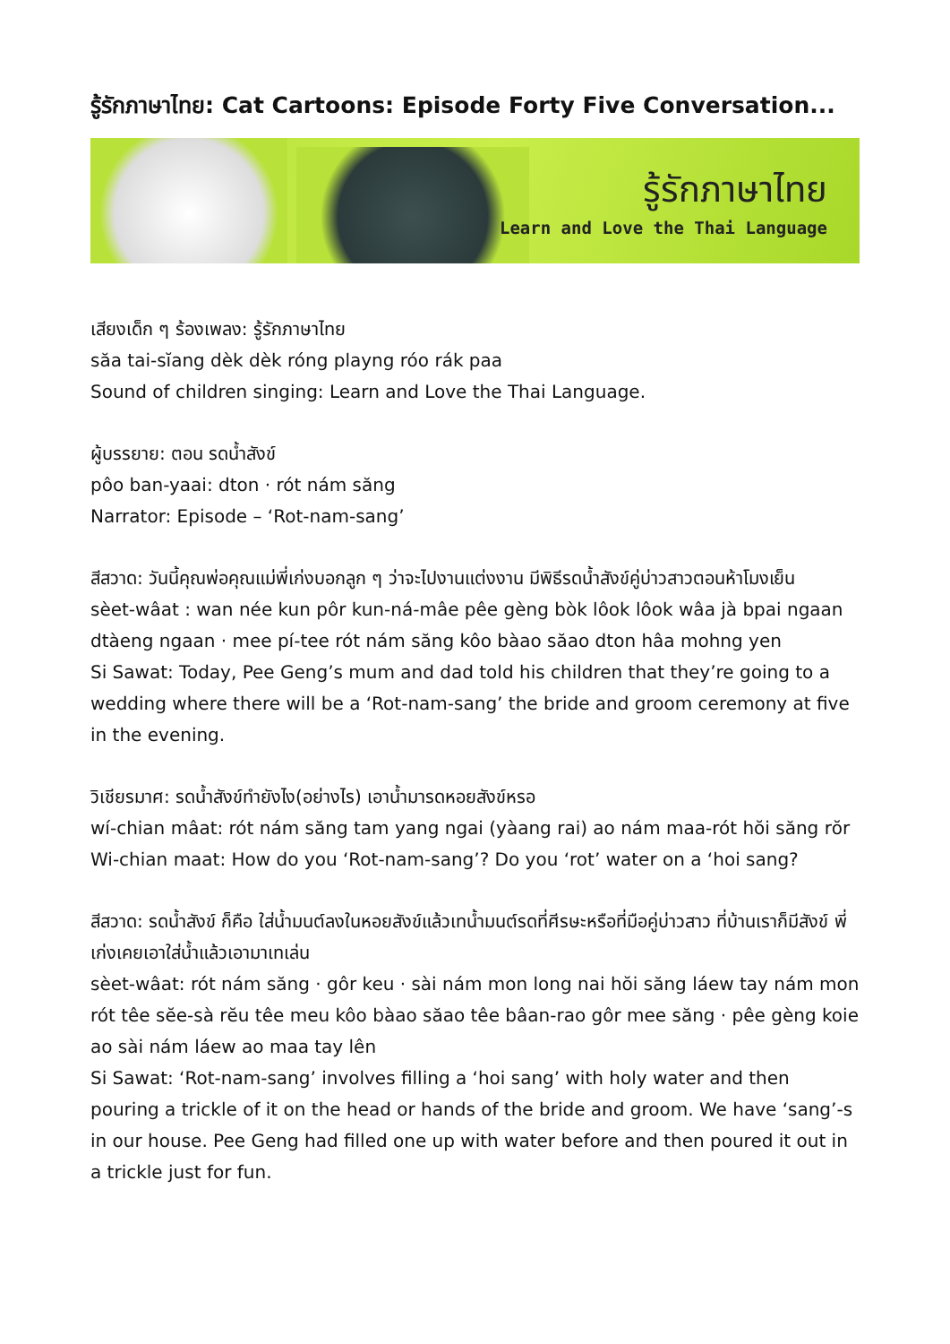รู้รักภาษาไทย: Cat Cartoons: Episode Forty Five Conversation...
รู้รักภาษาไทย
Learn and Love the Thai Language
เสียงเด็ก ๆ ร้องเพลง: รู้รักภาษาไทย
săa tai-sĭang dèk dèk róng playng róo rák paa
Sound of children singing: Learn and Love the Thai Language.
ผู้บรรยาย: ตอน รดน้ำสังข์
pôo ban-yaai: dton · rót nám săng
Narrator: Episode – ‘Rot-nam-sang’
สีสวาด: วันนี้คุณพ่อคุณแม่พี่เก่งบอกลูก ๆ ว่าจะไปงานแต่งงาน มีพิธีรดน้ำสังข์คู่บ่าวสาวตอนห้าโมงเย็น
sèet-wâat : wan née kun pôr kun-ná-mâe pêe gèng bòk lôok lôok wâa jà bpai ngaan dtàeng ngaan · mee pí-tee rót nám săng kôo bàao săao dton hâa mohng yen
Si Sawat: Today, Pee Geng’s mum and dad told his children that they’re going to a wedding where there will be a ‘Rot-nam-sang’ the bride and groom ceremony at five in the evening.
วิเชียรมาศ: รดน้ำสังข์ทำยังไง(อย่างไร) เอาน้ำมารดหอยสังข์หรอ
wí-chian mâat: rót nám săng tam yang ngai (yàang rai) ao nám maa-rót hŏi săng rŏr
Wi-chian maat: How do you ‘Rot-nam-sang’? Do you ‘rot’ water on a ‘hoi sang?
สีสวาด: รดน้ำสังข์ ก็คือ ใส่น้ำมนต์ลงในหอยสังข์แล้วเทน้ำมนต์รดที่ศีรษะหรือที่มือคู่บ่าวสาว ที่บ้านเราก็มีสังข์ พี่เก่งเคยเอาใส่น้ำแล้วเอามาเทเล่น
sèet-wâat: rót nám săng · gôr keu · sài nám mon long nai hŏi săng láew tay nám mon rót têe sĕe-sà rĕu têe meu kôo bàao săao têe bâan-rao gôr mee săng · pêe gèng koie ao sài nám láew ao maa tay lên
Si Sawat: ‘Rot-nam-sang’ involves filling a ‘hoi sang’ with holy water and then pouring a trickle of it on the head or hands of the bride and groom. We have ‘sang’-s in our house. Pee Geng had filled one up with water before and then poured it out in a trickle just for fun.